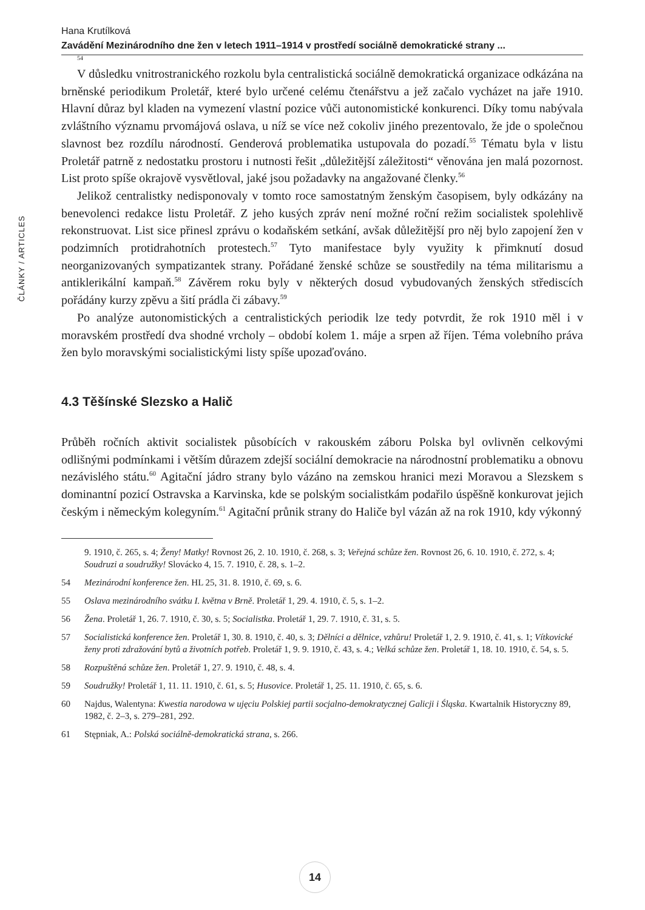ČLÁNKY / ARTICLES
Hana Krutílková
Zavádění Mezinárodního dne žen v letech 1911–1914 v prostředí sociálně demokratické strany ...
54
V důsledku vnitrostranického rozkolu byla centralistická sociálně demokratická organizace odkázána na brněnské periodikum Proletář, které bylo určené celému čtenářstvu a jež začalo vycházet na jaře 1910. Hlavní důraz byl kladen na vymezení vlastní pozice vůči autonomistické konkurenci. Díky tomu nabývala zvláštního významu prvomájová oslava, u níž se více než cokoliv jiného prezentovalo, že jde o společnou slavnost bez rozdílu národností. Genderová problematika ustupovala do pozadí.<sup>55</sup> Tématu byla v listu Proletář patrně z nedostatku prostoru i nutnosti řešit „důležitější záležitosti“ věnována jen malá pozornost. List proto spíše okrajově vysvětloval, jaké jsou požadavky na angažované členky.<sup>56</sup>
Jelikož centralistky nedisponovaly v tomto roce samostatným ženským časopisem, byly odkázány na benevolenci redakce listu Proletář. Z jeho kusých zpráv není možné roční režim socialistek spolehlivě rekonstruovat. List sice přinesl zprávu o kodaňském setkání, avšak důležitější pro něj bylo zapojení žen v podzimních protidrahotních protestech.<sup>57</sup> Tyto manifestace byly využity k přimknutí dosud neorganizovaných sympatizantek strany. Pořádané ženské schůze se soustředily na téma militarismu a antiklerikální kampaň.<sup>58</sup> Závěrem roku byly v některých dosud vybudovaných ženských střediscích pořádány kurzy zpěvu a šití prádla či zábavy.<sup>59</sup>
Po analýze autonomistických a centralistických periodik lze tedy potvrdit, že rok 1910 měl i v moravském prostředí dva shodné vrcholy – období kolem 1. máje a srpen až říjen. Téma volebního práva žen bylo moravskými socialistickými listy spíše upozaďováno.
4.3 Těšínské Slezsko a Halič
Průběh ročních aktivit socialistek působících v rakouském záboru Polska byl ovlivněn celkovými odlišnými podmínkami i větším důrazem zdejší sociální demokracie na národnostní problematiku a obnovu nezávislého státu.<sup>60</sup> Agitační jádro strany bylo vázáno na zemskou hranici mezi Moravou a Slezskem s dominantní pozicí Ostravska a Karvinska, kde se polským socialistkám podařilo úspěšně konkurovat jejich českým i německým kolegyním.<sup>61</sup> Agitační průnik strany do Haliče byl vázán až na rok 1910, kdy výkonný
9. 1910, č. 265, s. 4; Ženy! Matky! Rovnost 26, 2. 10. 1910, č. 268, s. 3; Veřejná schůze žen. Rovnost 26, 6. 10. 1910, č. 272, s. 4; Soudruzi a soudružky! Slovácko 4, 15. 7. 1910, č. 28, s. 1–2.
54 Mezinárodní konference žen. HL 25, 31. 8. 1910, č. 69, s. 6.
55 Oslava mezinárodního svátku I. května v Brně. Proletář 1, 29. 4. 1910, č. 5, s. 1–2.
56 Žena. Proletář 1, 26. 7. 1910, č. 30, s. 5; Socialistka. Proletář 1, 29. 7. 1910, č. 31, s. 5.
57 Socialistická konference žen. Proletář 1, 30. 8. 1910, č. 40, s. 3; Dělníci a dělnice, vzhůru! Proletář 1, 2. 9. 1910, č. 41, s. 1; Vítkovické ženy proti zdražování bytů a životních potřeb. Proletář 1, 9. 9. 1910, č. 43, s. 4.; Velká schůze žen. Proletář 1, 18. 10. 1910, č. 54, s. 5.
58 Rozpuštěná schůze žen. Proletář 1, 27. 9. 1910, č. 48, s. 4.
59 Soudružky! Proletář 1, 11. 11. 1910, č. 61, s. 5; Husovice. Proletář 1, 25. 11. 1910, č. 65, s. 6.
60 Najdus, Walentyna: Kwestia narodowa w ujęciu Polskiej partii socjalno-demokratycznej Galicji i Śląska. Kwartalnik Historyczny 89, 1982, č. 2–3, s. 279–281, 292.
61 Stępniak, A.: Polská sociálně-demokratická strana, s. 266.
14